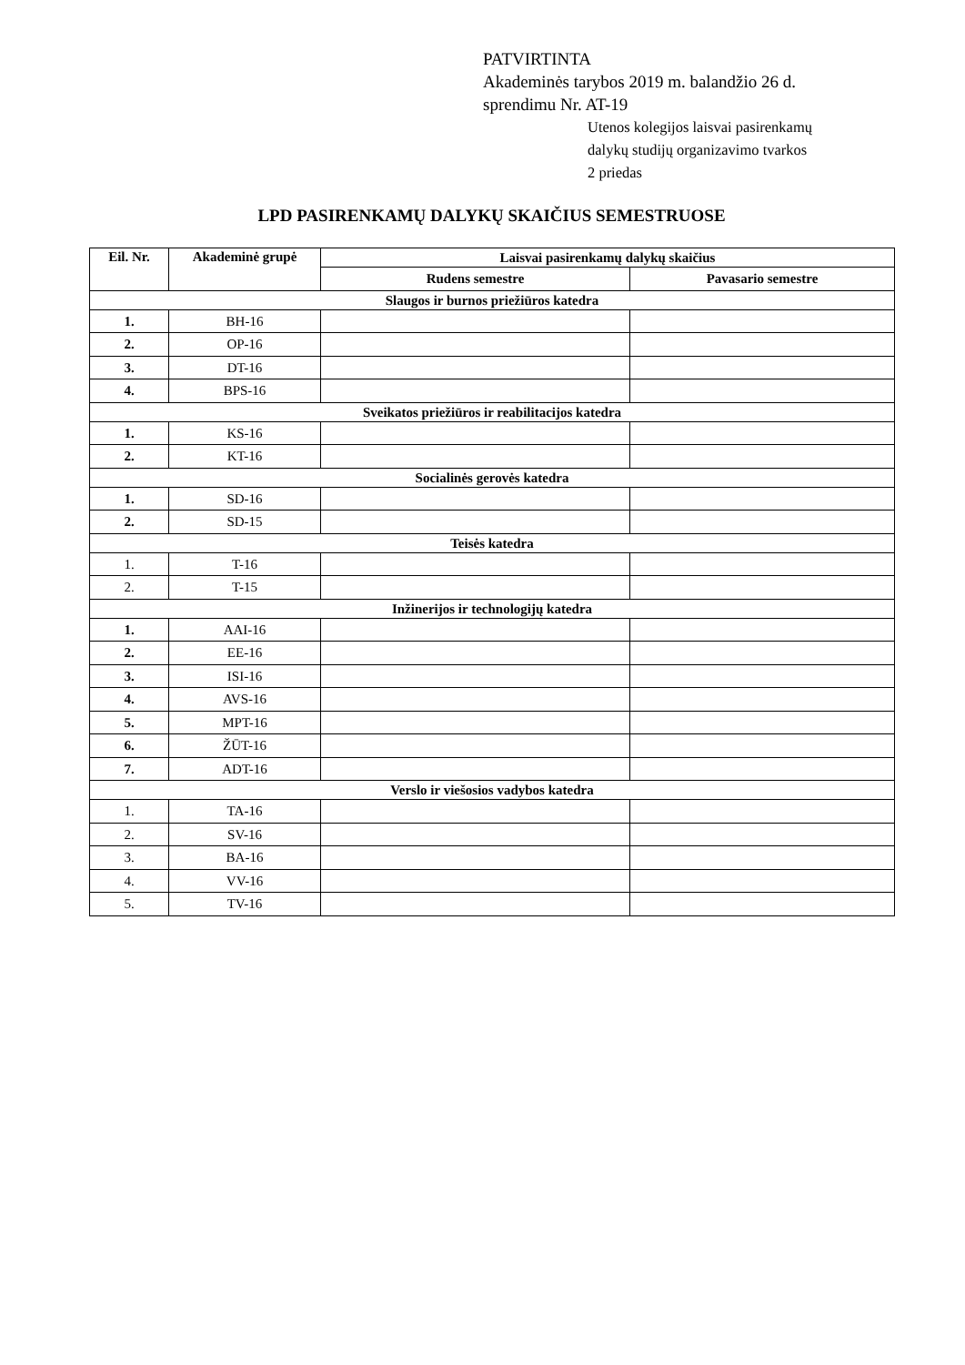PATVIRTINTA
Akademinės tarybos 2019 m. balandžio 26 d.
sprendimu Nr. AT-19
Utenos kolegijos laisvai pasirenkamų
dalykų studijų organizavimo tvarkos
2 priedas
LPD PASIRENKAMŲ DALYKŲ SKAIČIUS SEMESTRUOSE
| Eil. Nr. | Akademinė grupė | Laisvai pasirenkamų dalykų skaičius | |
| --- | --- | --- | --- |
| | | Rudens semestre | Pavasario semestre |
| Slaugos ir burnos priežiūros katedra | | | |
| 1. | BH-16 | | |
| 2. | OP-16 | | |
| 3. | DT-16 | | |
| 4. | BPS-16 | | |
| Sveikatos priežiūros ir reabilitacijos katedra | | | |
| 1. | KS-16 | | |
| 2. | KT-16 | | |
| Socialinės gerovės katedra | | | |
| 1. | SD-16 | | |
| 2. | SD-15 | | |
| Teisės katedra | | | |
| 1. | T-16 | | |
| 2. | T-15 | | |
| Inžinerijos ir technologijų katedra | | | |
| 1. | AAI-16 | | |
| 2. | EE-16 | | |
| 3. | ISI-16 | | |
| 4. | AVS-16 | | |
| 5. | MPT-16 | | |
| 6. | ŽŪT-16 | | |
| 7. | ADT-16 | | |
| Verslo ir viešosios vadybos katedra | | | |
| 1. | TA-16 | | |
| 2. | SV-16 | | |
| 3. | BA-16 | | |
| 4. | VV-16 | | |
| 5. | TV-16 | | |